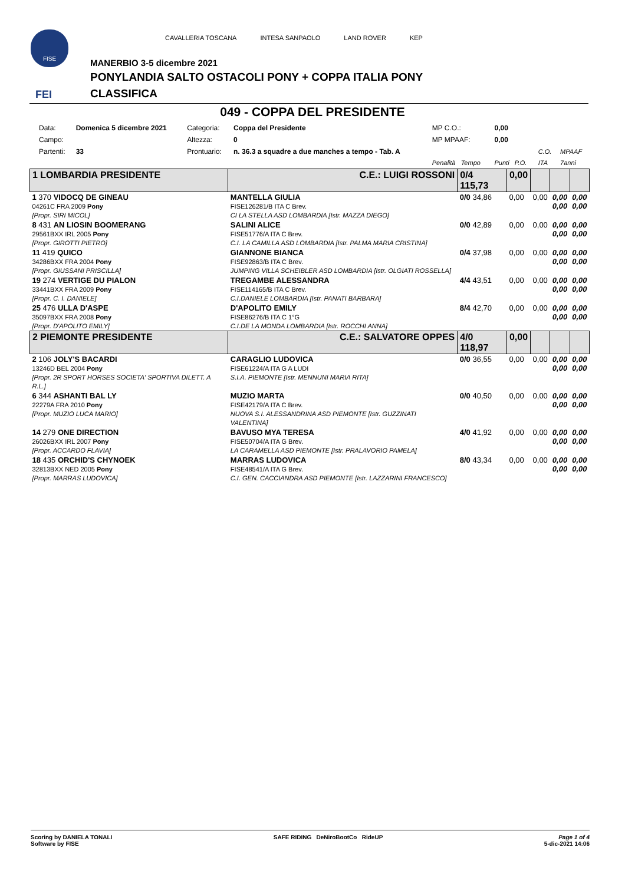FISE
FEI
CAVALLERIA TOSCANA INTESA SANPAOLO LAND ROVER KEP
MANERBIO 3-5 dicembre 2021
PONYLANDIA SALTO OSTACOLI PONY + COPPA ITALIA PONY
CLASSIFICA
049 - COPPA DEL PRESIDENTE
| Data: | Domenica 5 dicembre 2021 | Categoria: | Coppa del Presidente | MP C.O.: | 0,00 | | |
| Campo: | | Altezza: | 0 | MP MPAAF: | 0,00 | | |
| Partenti: | 33 | Prontuario: | n. 36.3 a squadre a due manches a tempo - Tab. A | | | C.O. | MPAAF |
| | | | | Penalità Tempo | Punti P.O. | ITA | 7anni |
| 1 LOMBARDIA PRESIDENTE | C.E.: LUIGI ROSSONI | 0/4 115,73 | 0,00 | | | |
| 1 370 VIDOCQ DE GINEAU 04261C FRA 2009 Pony [Propr. SIRI MICOL] | MANTELLA GIULIA FISE126281/B ITA C Brev. CI LA STELLA ASD LOMBARDIA [Istr. MAZZA DIEGO] | 0/0 34,86 | 0,00 | 0,00 | 0,00 0,00 | 0,00 0,00 |
| 8 431 AN LIOSIN BOOMERANG 29561BXX IRL 2005 Pony [Propr. GIROTTI PIETRO] | SALINI ALICE FISE51776/A ITA C Brev. C.I. LA CAMILLA ASD LOMBARDIA [Istr. PALMA MARIA CRISTINA] | 0/0 42,89 | 0,00 | 0,00 | 0,00 0,00 | 0,00 0,00 |
| 11 419 QUICO 34286BXX FRA 2004 Pony [Propr. GIUSSANI PRISCILLA] | GIANNONE BIANCA FISE92863/B ITA C Brev. JUMPING VILLA SCHEIBLER ASD LOMBARDIA [Istr. OLGIATI ROSSELLA] | 0/4 37,98 | 0,00 | 0,00 | 0,00 0,00 | 0,00 0,00 |
| 19 274 VERTIGE DU PIALON 33441BXX FRA 2009 Pony [Propr. C. I. DANIELE] | TREGAMBE ALESSANDRA FISE114165/B ITA C Brev. C.I.DANIELE LOMBARDIA [Istr. PANATI BARBARA] | 4/4 43,51 | 0,00 | 0,00 | 0,00 0,00 | 0,00 0,00 |
| 25 476 ULLA D'ASPE 35097BXX FRA 2008 Pony [Propr. D'APOLITO EMILY] | D'APOLITO EMILY FISE86276/B ITA C 1°G C.I.DE LA MONDA LOMBARDIA [Istr. ROCCHI ANNA] | 8/4 42,70 | 0,00 | 0,00 | 0,00 0,00 | 0,00 0,00 |
| 2 PIEMONTE PRESIDENTE | C.E.: SALVATORE OPPES | 4/0 118,97 | 0,00 | | | |
| 2 106 JOLY'S BACARDI 13246D BEL 2004 Pony [Propr. 2R SPORT HORSES SOCIETA' SPORTIVA DILETT. A R.L.] | CARAGLIO LUDOVICA FISE61224/A ITA G A LUDI S.I.A. PIEMONTE [Istr. MENNUNI MARIA RITA] | 0/0 36,55 | 0,00 | 0,00 | 0,00 0,00 | 0,00 0,00 |
| 6 344 ASHANTI BAL LY 22279A FRA 2010 Pony [Propr. MUZIO LUCA MARIO] | MUZIO MARTA FISE42179/A ITA C Brev. NUOVA S.I. ALESSANDRINA ASD PIEMONTE [Istr. GUZZINATI VALENTINA] | 0/0 40,50 | 0,00 | 0,00 | 0,00 0,00 | 0,00 0,00 |
| 14 279 ONE DIRECTION 26026BXX IRL 2007 Pony [Propr. ACCARDO FLAVIA] | BAVUSO MYA TERESA FISE50704/A ITA G Brev. LA CARAMELLA ASD PIEMONTE [Istr. PRALAVORIO PAMELA] | 4/0 41,92 | 0,00 | 0,00 | 0,00 0,00 | 0,00 0,00 |
| 18 435 ORCHID'S CHYNOEK 32813BXX NED 2005 Pony [Propr. MARRAS LUDOVICA] | MARRAS LUDOVICA FISE48541/A ITA G Brev. C.I. GEN. CACCIANDRA ASD PIEMONTE [Istr. LAZZARINI FRANCESCO] | 8/0 43,34 | 0,00 | 0,00 | 0,00 0,00 | 0,00 0,00 |
Scoring by DANIELA TONALI
Software by FISE
SAFE RIDING DeNiroBootCo RideUP
Page 1 of 4
5-dic-2021 14:06